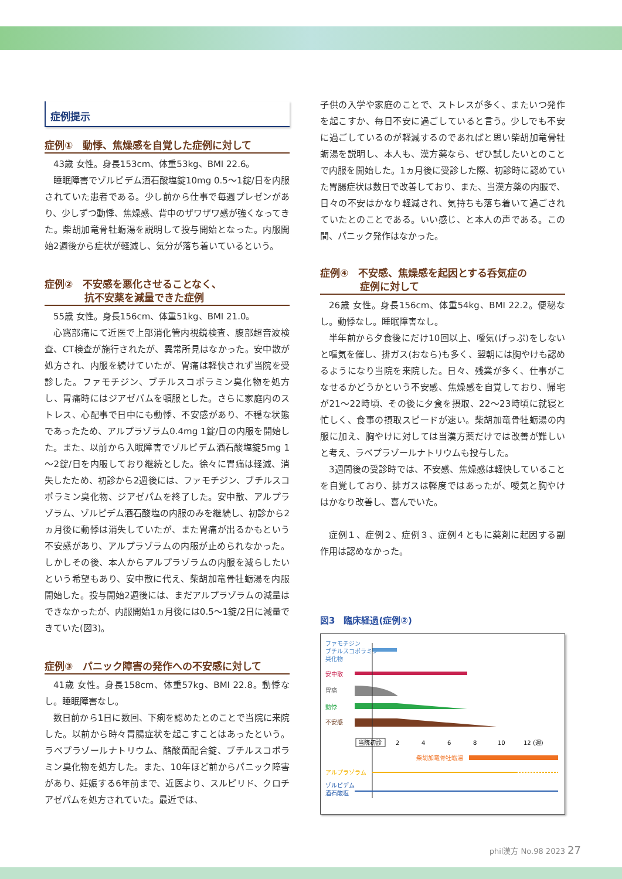症例提示
症例①　動悸、焦燥感を自覚した症例に対して
43歳 女性。身長153cm、体重53kg、BMI 22.6。
睡眠障害でゾルピデム酒石酸塩錠10mg 0.5～1錠/日を内服されていた患者である。少し前から仕事で毎週プレゼンがあり、少しずつ動悸、焦燥感、背中のザワザワ感が強くなってきた。柴胡加竜骨牡蛎湯を説明して投与開始となった。内服開始2週後から症状が軽減し、気分が落ち着いているという。
症例②　不安感を悪化させることなく、
　　　　抗不安薬を減量できた症例
55歳 女性。身長156cm、体重51kg、BMI 21.0。
心窩部痛にて近医で上部消化管内視鏡検査、腹部超音波検査、CT検査が施行されたが、異常所見はなかった。安中散が処方され、内服を続けていたが、胃痛は軽快されず当院を受診した。ファモチジン、ブチルスコポラミン臭化物を処方し、胃痛時にはジアゼパムを頓服とした。さらに家庭内のストレス、心配事で日中にも動悸、不安感があり、不穏な状態であったため、アルプラゾラム0.4mg 1錠/日の内服を開始した。また、以前から入眠障害でゾルピデム酒石酸塩錠5mg 1～2錠/日を内服しており継続とした。徐々に胃痛は軽減、消失したため、初診から2週後には、ファモチジン、ブチルスコポラミン臭化物、ジアゼパムを終了した。安中散、アルプラゾラム、ゾルピデム酒石酸塩の内服のみを継続し、初診から2ヵ月後に動悸は消失していたが、また胃痛が出るかもという不安感があり、アルプラゾラムの内服が止められなかった。しかしその後、本人からアルプラゾラムの内服を減らしたいという希望もあり、安中散に代え、柴胡加竜骨牡蛎湯を内服開始した。投与開始2週後には、まだアルプラゾラムの減量はできなかったが、内服開始1ヵ月後には0.5～1錠/2日に減量できていた(図3)。
症例③　パニック障害の発作への不安感に対して
41歳 女性。身長158cm、体重57kg、BMI 22.8。動悸なし。睡眠障害なし。
数日前から1日に数回、下痢を認めたとのことで当院に来院した。以前から時々胃腸症状を起こすことはあったという。ラベプラゾールナトリウム、酪酸菌配合錠、ブチルスコポラミン臭化物を処方した。また、10年ほど前からパニック障害があり、妊娠する6年前まで、近医より、スルピリド、クロチアゼパムを処方されていた。最近では、
子供の入学や家庭のことで、ストレスが多く、またいつ発作を起こすか、毎日不安に過ごしていると言う。少しでも不安に過ごしているのが軽減するのであればと思い柴胡加竜骨牡蛎湯を説明し、本人も、漢方薬なら、ぜひ試したいとのことで内服を開始した。1ヵ月後に受診した際、初診時に認めていた胃腸症状は数日で改善しており、また、当漢方薬の内服で、日々の不安はかなり軽減され、気持ちも落ち着いて過ごされていたとのことである。いい感じ、と本人の声である。この間、パニック発作はなかった。
症例④　不安感、焦燥感を起因とする呑気症の
　　　　症例に対して
26歳 女性。身長156cm、体重54kg、BMI 22.2。便秘なし。動悸なし。睡眠障害なし。
半年前から夕食後にだけ10回以上、噯気(げっぷ)をしないと嘔気を催し、排ガス(おなら)も多く、翌朝には胸やけも認めるようになり当院を来院した。日々、残業が多く、仕事がこなせるかどうかという不安感、焦燥感を自覚しており、帰宅が21～22時頃、その後に夕食を摂取、22～23時頃に就寝と忙しく、食事の摂取スピードが速い。柴胡加竜骨牡蛎湯の内服に加え、胸やけに対しては当漢方薬だけでは改善が難しいと考え、ラベプラゾールナトリウムも投与した。
3週間後の受診時では、不安感、焦燥感は軽快していることを自覚しており、排ガスは軽度ではあったが、噯気と胸やけはかなり改善し、喜んでいた。
症例１、症例２、症例３、症例４ともに薬剤に起因する副作用は認めなかった。
図3　臨床経過(症例②)
ファモチジン
ブチルスコポラミン
臭化物
安中散
胃痛
動悸
不安感
当院初診
2
4
6
8
10
12 (週)
柴胡加竜骨牡蛎湯
アルプラゾラム
ゾルピデム
酒石酸塩
phil漢方 No.98 2023 27